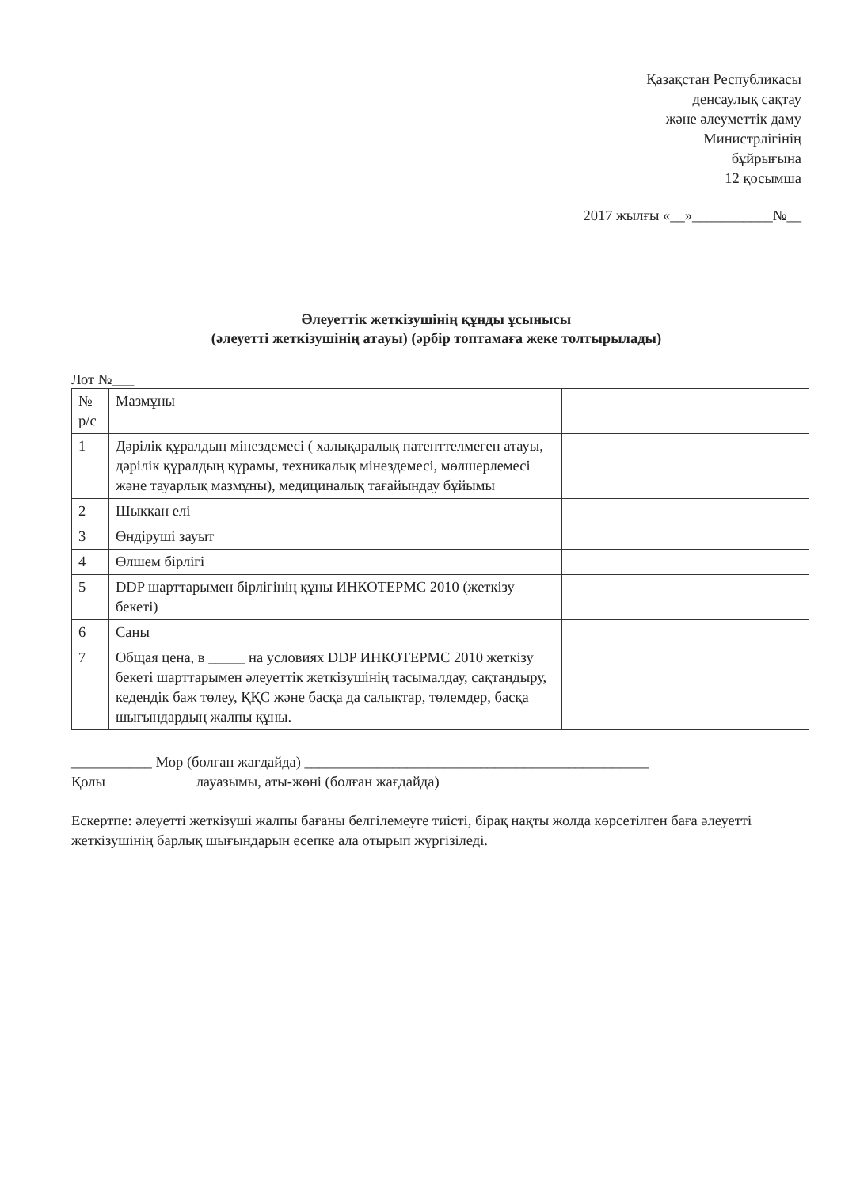Қазақстан Республикасы
денсаулық сақтау
және әлеуметтік даму
Министрлігінің
бұйрығына
12 қосымша
2017 жылғы «__»___________№__
Әлеуеттік жеткізушінің құнды ұсынысы
(әлеуетті жеткізушінің атауы) (әрбір топтамаға жеке толтырылады)
Лот №___
| № р/с | Мазмұны | |
| 1 | Дәрілік құралдың мінездемесі ( халықаралық патенттелмеген атауы, дәрілік құралдың құрамы, техникалық мінездемесі, мөлшерлемесі және тауарлық мазмұны), медициналық тағайындау бұйымы | |
| 2 | Шыққан елі | |
| 3 | Өндіруші зауыт | |
| 4 | Өлшем бірлігі | |
| 5 | DDP шарттарымен бірлігінің құны ИНКОТЕРМС 2010 (жеткізу бекеті) | |
| 6 | Саны | |
| 7 | Общая цена, в _____ на условиях DDP ИНКОТЕРМС 2010 жеткізу бекеті шарттарымен әлеуеттік жеткізушінің тасымалдау, сақтандыру, кедендік баж төлеу, ҚҚС және басқа да салықтар, төлемдер, басқа шығындардың жалпы құны. | |
___________ Мөр (болған жағдайда) _______________________________________________
Қолы лауазымы, аты-жөні (болған жағдайда)
Ескертпе: әлеуетті жеткізуші жалпы бағаны белгілемеуге тиісті, бірақ нақты жолда көрсетілген баға әлеуетті жеткізушінің барлық шығындарын есепке ала отырып жүргізіледі.